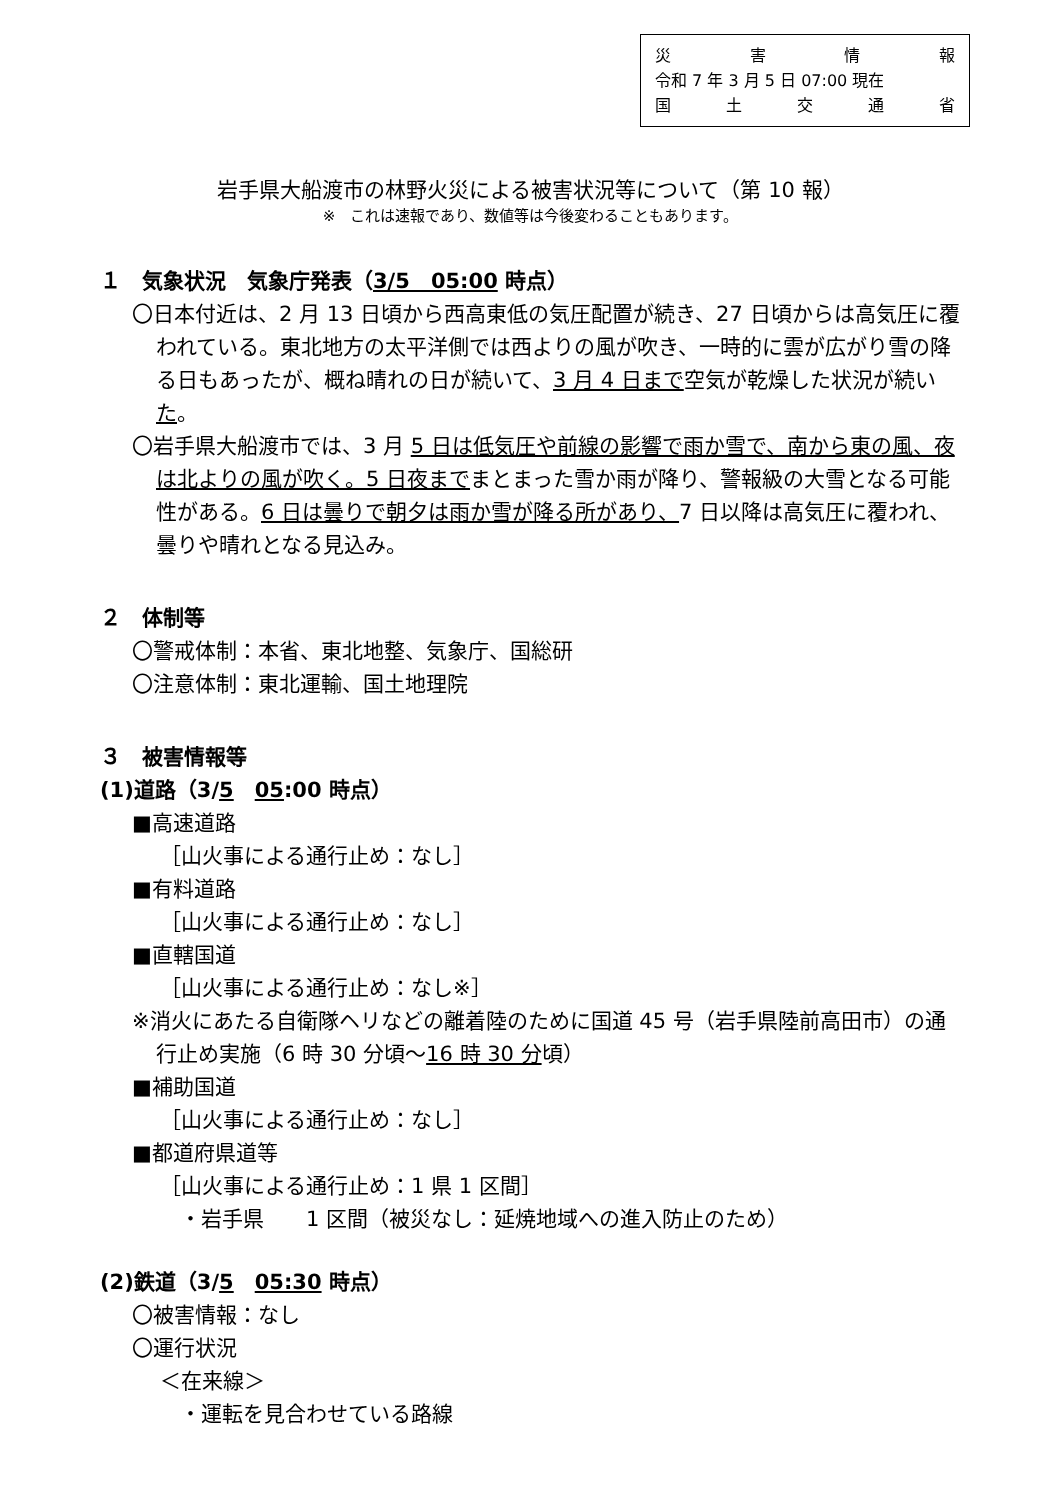災害情報
令和 7 年 3 月 5 日 07:00 現在
国土交通省
岩手県大船渡市の林野火災による被害状況等について（第 10 報）
※　これは速報であり、数値等は今後変わることもあります。
１　気象状況　気象庁発表（3/5　05:00 時点）
〇日本付近は、2 月 13 日頃から西高東低の気圧配置が続き、27 日頃からは高気圧に覆われている。東北地方の太平洋側では西よりの風が吹き、一時的に雲が広がり雪の降る日もあったが、概ね晴れの日が続いて、3 月 4 日まで空気が乾燥した状況が続いた。
〇岩手県大船渡市では、3 月 5 日は低気圧や前線の影響で雨か雪で、南から東の風、夜は北よりの風が吹く。5 日夜までまとまった雪か雨が降り、警報級の大雪となる可能性がある。6 日は曇りで朝夕は雨か雪が降る所があり、7 日以降は高気圧に覆われ、曇りや晴れとなる見込み。
２　体制等
〇警戒体制：本省、東北地整、気象庁、国総研
〇注意体制：東北運輸、国土地理院
３　被害情報等
(1)道路（3/5　05:00 時点）
■高速道路
［山火事による通行止め：なし］
■有料道路
［山火事による通行止め：なし］
■直轄国道
［山火事による通行止め：なし※］
※消火にあたる自衛隊ヘリなどの離着陸のために国道 45 号（岩手県陸前高田市）の通行止め実施（6 時 30 分頃～16 時 30 分頃）
■補助国道
［山火事による通行止め：なし］
■都道府県道等
［山火事による通行止め：1 県 1 区間］
・岩手県　　1 区間（被災なし：延焼地域への進入防止のため）
(2)鉄道（3/5　05:30 時点）
〇被害情報：なし
〇運行状況
＜在来線＞
・運転を見合わせている路線